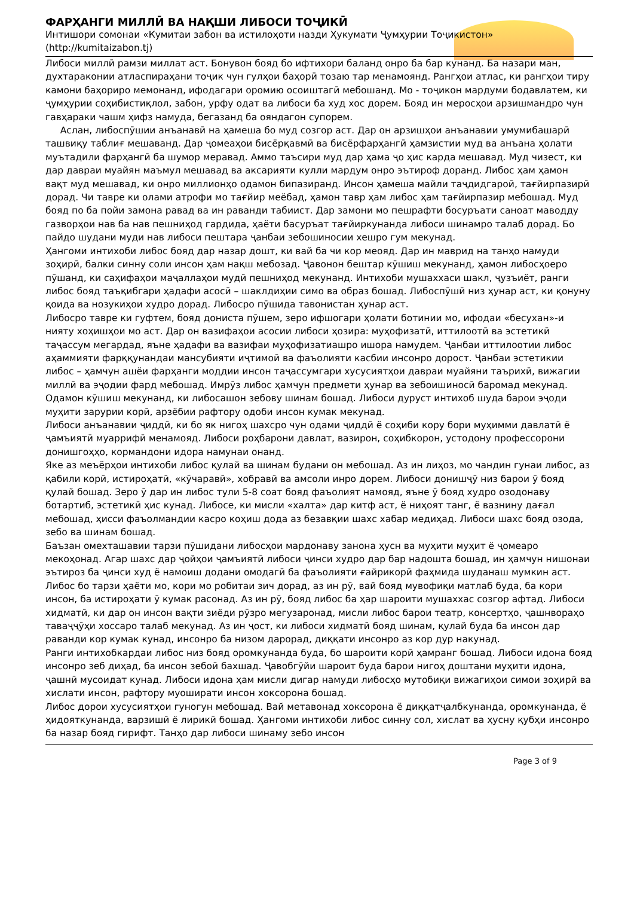ФАРҲАНГИ МИЛЛӢ ВА НАҚШИ ЛИБОСИ ТОҶИКӢ
Интишори сомонаи «Кумитаи забон ва истилоҳоти назди Ҳукумати Ҷумҳурии Тоҷикистон»
(http://kumitaizabon.tj)
Либоси миллӣ рамзи миллат аст. Бонувон бояд бо ифтихори баланд онро ба бар кунанд. Ба назари ман, духтараконии атласпираҳани тоҷик чун гулҳои баҳорӣ тозаю тар менамоянд. Рангҳои атлас, ки рангҳои тиру камони баҳориро мемонанд, ифодагари оромию осоиштагӣ мебошанд. Мо - тоҷикон мардуми бодавлатем, ки ҷумҳурии соҳибистиқлол, забон, урфу одат ва либоси ба худ хос дорем. Бояд ин меросҳои арзишмандро чун гавҳараки чашм ҳифз намуда, бегазанд ба ояндагон супорем.
Аслан, либоспӯшии анъанавӣ на ҳамеша бо муд созгор аст. Дар он арзишҳои анъанавии умумибашарӣ ташвиқу таблиғ мешаванд. Дар ҷомеаҳои бисёрқавмӣ ва бисёрфарҳангӣ ҳамзистии муд ва анъана ҳолати муътадили фарҳангӣ ба шумор меравад. Аммо таъсири муд дар ҳама ҷо ҳис карда мешавад. Муд чизест, ки дар давраи муайян маъмул мешавад ва аксарияти кулли мардум онро эътироф доранд. Либос ҳам ҳамон вақт муд мешавад, ки онро миллионҳо одамон бипазиранд. Инсон ҳамеша майли таҷдидгароӣ, тағйирпазирӣ дорад. Чи тавре ки олами атрофи мо тағйир меёбад, ҳамон тавр ҳам либос ҳам тағйирпазир мебошад. Муд бояд по ба пойи замона равад ва ин раванди табиист. Дар замони мо пешрафти босуръати саноат маводду газворҳои нав ба нав пешниҳод гардида, ҳаёти басуръат тағйиркунанда либоси шинамро талаб дорад. Бо пайдо шудани муди нав либоси пештара ҷанбаи зебошиносии хешро гум мекунад.
Ҳангоми интихоби либос бояд дар назар дошт, ки вай ба чи кор меояд. Дар ин маврид на танҳо намуди зоҳирӣ, балки синну соли инсон ҳам нақш мебозад. Ҷавонон бештар кӯшиш мекунанд, ҳамон либосҳоеро пӯшанд, ки саҳифаҳои маҷаллаҳои мудӣ пешниҳод мекунанд. Интихоби мушаххаси шакл, ҷузъиёт, ранги либос бояд таъқибгари ҳадафи асосӣ – шаклдиҳии симо ва образ бошад. Либоспӯшӣ низ ҳунар аст, ки қонуну қоида ва нозукиҳои худро дорад. Либосро пӯшида тавонистан ҳунар аст.
Либосро тавре ки гуфтем, бояд дониста пӯшем, зеро ифшогари ҳолати ботинии мо, ифодаи «бесухан»-и нияту хоҳишҳои мо аст. Дар он вазифаҳои асосии либоси ҳозира: муҳофизатӣ, иттилоотӣ ва эстетикӣ таҷассум мегардад, яъне ҳадафи ва вазифаи муҳофизатиашро ишора намудем. Ҷанбаи иттилоотии либос аҳаммияти фарққунандаи мансубияти иҷтимоӣ ва фаъолияти касбии инсонро дорост. Ҷанбаи эстетикии либос – ҳамчун ашёи фарҳанги моддии инсон таҷассумгари хусусиятҳои давраи муайяни таърихӣ, вижагии миллӣ ва эҷодии фард мебошад. Имрӯз либос ҳамчун предмети ҳунар ва зебоишиносӣ баромад мекунад. Одамон кӯшиш мекунанд, ки либосашон зебову шинам бошад. Либоси дуруст интихоб шуда барои эҷоди муҳити зарурии корӣ, арзёбии рафтору одоби инсон кумак мекунад.
Либоси анъанавии ҷиддӣ, ки бо як нигоҳ шахсро чун одами ҷиддӣ ё соҳиби кору бори муҳимми давлатӣ ё ҷамъиятӣ муаррифӣ менамояд. Либоси роҳбарони давлат, вазирон, соҳибкорон, устодону профессорони донишгоҳҳо, кормандони идора намунаи онанд.
Яке аз меъёрҳои интихоби либос қулай ва шинам будани он мебошад. Аз ин лиҳоз, мо чандин гунаи либос, аз қабили корӣ, истироҳатӣ, «кӯчаравӣ», хобравӣ ва амсоли инро дорем. Либоси донишҷӯ низ барои ӯ бояд қулай бошад. Зеро ӯ дар ин либос тули 5-8 соат бояд фаъолият намояд, яъне ӯ бояд худро озодонаву ботартиб, эстетикӣ ҳис кунад. Либосе, ки мисли «халта» дар китф аст, ё ниҳоят танг, ё вазнину дағал мебошад, ҳисси фаъолмандии касро коҳиш дода аз безавқии шахс хабар медиҳад. Либоси шахс бояд озода, зебо ва шинам бошад.
Баъзан омехташавии тарзи пӯшидани либосҳои мардонаву занона ҳусн ва муҳити муҳит ё ҷомеаро мекоҳонад. Агар шахс дар ҷойҳои ҷамъиятӣ либоси ҷинси худро дар бар надошта бошад, ин ҳамчун нишонаи эътироз ба ҷинси худ ё намоиш додани омодагӣ ба фаъолияти ғайрикорӣ фаҳмида шуданаш мумкин аст.
Либос бо тарзи ҳаёти мо, кори мо робитаи зич дорад, аз ин рӯ, вай бояд мувофиқи матлаб буда, ба кори инсон, ба истироҳати ӯ кумак расонад. Аз ин рӯ, бояд либос ба ҳар шароити мушаххас созгор афтад. Либоси хидматӣ, ки дар он инсон вақти зиёди рӯзро мегузаронад, мисли либос барои театр, консертҳо, ҷашнвораҳо таваҷҷӯҳи хоссаро талаб мекунад. Аз ин ҷост, ки либоси хидматӣ бояд шинам, қулай буда ба инсон дар раванди кор кумак кунад, инсонро ба низом дарорад, диққати инсонро аз кор дур накунад.
Ранги интихобкардаи либос низ бояд оромкунанда буда, бо шароити корӣ ҳамранг бошад. Либоси идона бояд инсонро зеб диҳад, ба инсон зебоӣ бахшад. Ҷавобгӯйи шароит буда барои нигоҳ доштани муҳити идона, ҷашнӣ мусоидат кунад. Либоси идона ҳам мисли дигар намуди либосҳо мутобиқи вижагиҳои симои зоҳирӣ ва хислати инсон, рафтору муоширати инсон хоксорона бошад.
Либос дорои хусусиятҳои гуногун мебошад. Вай метавонад хоксорона ё диққатҷалбкунанда, оромкунанда, ё ҳидояткунанда, варзишӣ ё лирикӣ бошад. Ҳангоми интихоби либос синну сол, хислат ва ҳусну қубҳи инсонро ба назар бояд гирифт. Танҳо дар либоси шинаму зебо инсон
Page 3 of 9